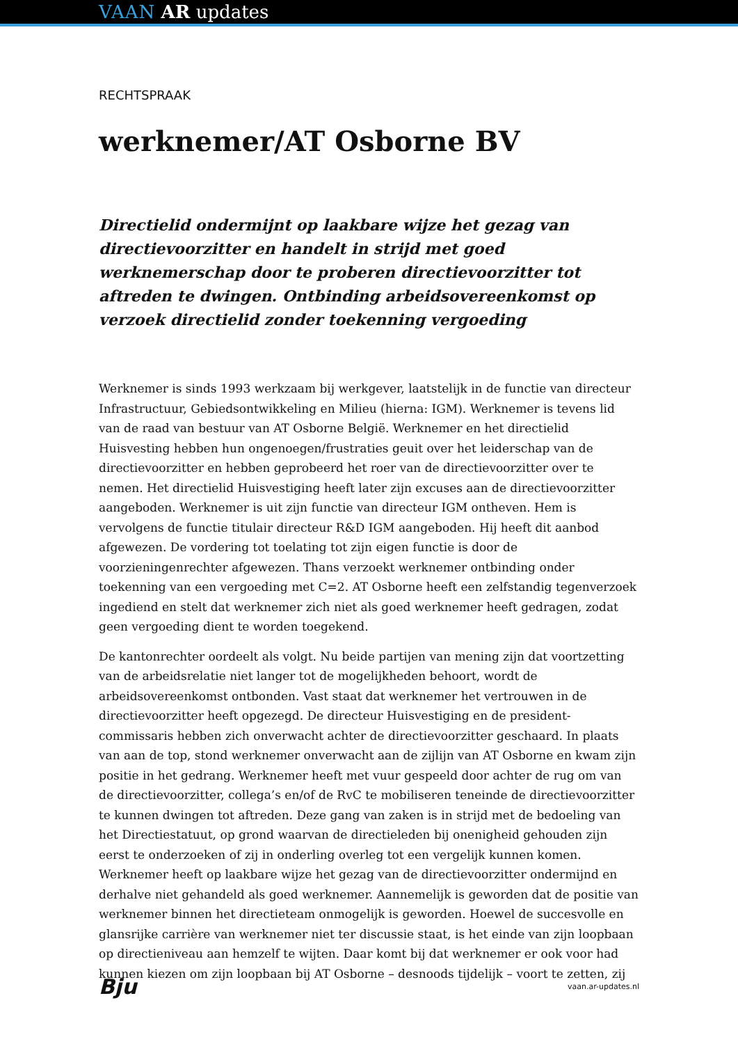VAAN AR updates
RECHTSPRAAK
werknemer/AT Osborne BV
Directielid ondermijnt op laakbare wijze het gezag van directievoorzitter en handelt in strijd met goed werknemerschap door te proberen directievoorzitter tot aftreden te dwingen. Ontbinding arbeidsovereenkomst op verzoek directielid zonder toekenning vergoeding
Werknemer is sinds 1993 werkzaam bij werkgever, laatstelijk in de functie van directeur Infrastructuur, Gebiedsontwikkeling en Milieu (hierna: IGM). Werknemer is tevens lid van de raad van bestuur van AT Osborne België. Werknemer en het directielid Huisvesting hebben hun ongenoegen/frustraties geuit over het leiderschap van de directievoorzitter en hebben geprobeerd het roer van de directievoorzitter over te nemen. Het directielid Huisvestiging heeft later zijn excuses aan de directievoorzitter aangeboden. Werknemer is uit zijn functie van directeur IGM ontheven. Hem is vervolgens de functie titulair directeur R&D IGM aangeboden. Hij heeft dit aanbod afgewezen. De vordering tot toelating tot zijn eigen functie is door de voorzieningenrechter afgewezen. Thans verzoekt werknemer ontbinding onder toekenning van een vergoeding met C=2. AT Osborne heeft een zelfstandig tegenverzoek ingediend en stelt dat werknemer zich niet als goed werknemer heeft gedragen, zodat geen vergoeding dient te worden toegekend.
De kantonrechter oordeelt als volgt. Nu beide partijen van mening zijn dat voortzetting van de arbeidsrelatie niet langer tot de mogelijkheden behoort, wordt de arbeidsovereenkomst ontbonden. Vast staat dat werknemer het vertrouwen in de directievoorzitter heeft opgezegd. De directeur Huisvestiging en de president-commissaris hebben zich onverwacht achter de directievoorzitter geschaard. In plaats van aan de top, stond werknemer onverwacht aan de zijlijn van AT Osborne en kwam zijn positie in het gedrang. Werknemer heeft met vuur gespeeld door achter de rug om van de directievoorzitter, collega’s en/of de RvC te mobiliseren teneinde de directievoorzitter te kunnen dwingen tot aftreden. Deze gang van zaken is in strijd met de bedoeling van het Directiestatuut, op grond waarvan de directieleden bij onenigheid gehouden zijn eerst te onderzoeken of zij in onderling overleg tot een vergelijk kunnen komen. Werknemer heeft op laakbare wijze het gezag van de directievoorzitter ondermijnd en derhalve niet gehandeld als goed werknemer. Aannemelijk is geworden dat de positie van werknemer binnen het directieteam onmogelijk is geworden. Hoewel de succesvolle en glansrijke carrière van werknemer niet ter discussie staat, is het einde van zijn loopbaan op directieniveau aan hemzelf te wijten. Daar komt bij dat werknemer er ook voor had kunnen kiezen om zijn loopbaan bij AT Osborne – desnoods tijdelijk – voort te zetten, zij
Bju vaan.ar-updates.nl